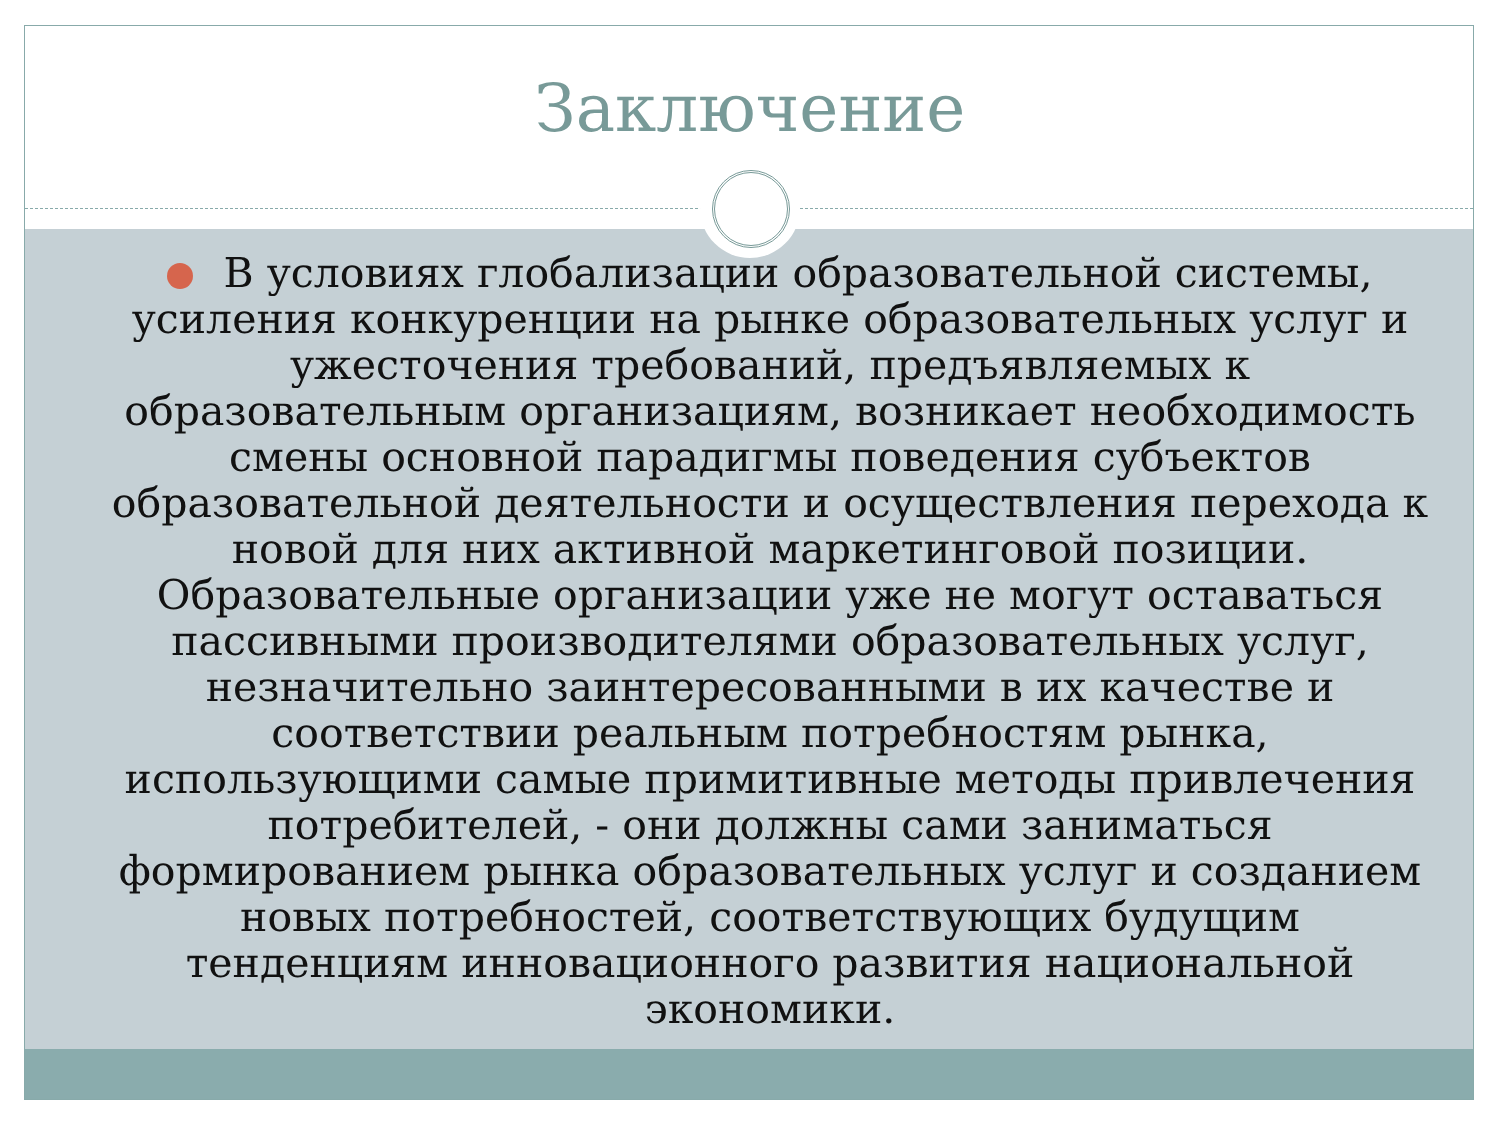Заключение
В условиях глобализации образовательной системы, усиления конкуренции на рынке образовательных услуг и ужесточения требований, предъявляемых к образовательным организациям, возникает необходимость смены основной парадигмы поведения субъектов образовательной деятельности и осуществления перехода к новой для них активной маркетинговой позиции. Образовательные организации уже не могут оставаться пассивными производителями образовательных услуг, незначительно заинтересованными в их качестве и соответствии реальным потребностям рынка, использующими самые примитивные методы привлечения потребителей, - они должны сами заниматься формированием рынка образовательных услуг и созданием новых потребностей, соответствующих будущим тенденциям инновационного развития национальной экономики.